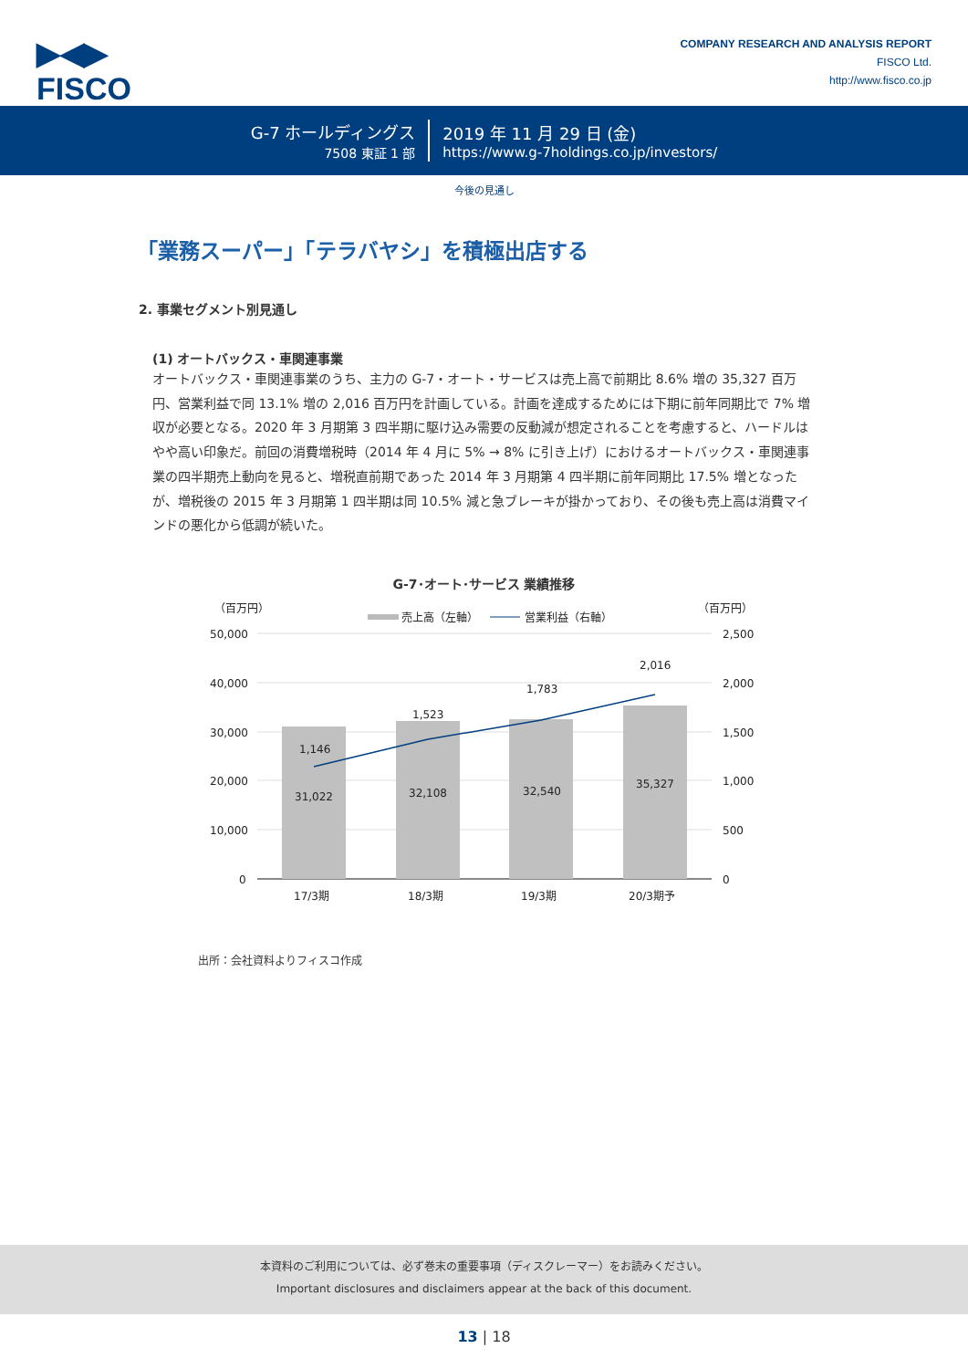▶◀▶
FISCO
COMPANY RESEARCH AND ANALYSIS REPORT
FISCO Ltd.
http://www.fisco.co.jp
G-7 ホールディングス
7508 東証 1 部
2019 年 11 月 29 日 (金)
https://www.g-7holdings.co.jp/investors/
今後の見通し
「業務スーパー」「テラバヤシ」を積極出店する
2. 事業セグメント別見通し
(1) オートバックス・車関連事業
オートバックス・車関連事業のうち、主力の G-7・オート・サービスは売上高で前期比 8.6% 増の 35,327 百万円、営業利益で同 13.1% 増の 2,016 百万円を計画している。計画を達成するためには下期に前年同期比で 7% 増収が必要となる。2020 年 3 月期第 3 四半期に駆け込み需要の反動減が想定されることを考慮すると、ハードルはやや高い印象だ。前回の消費増税時（2014 年 4 月に 5% → 8% に引き上げ）におけるオートバックス・車関連事業の四半期売上動向を見ると、増税直前期であった 2014 年 3 月期第 4 四半期に前年同期比 17.5% 増となったが、増税後の 2015 年 3 月期第 1 四半期は同 10.5% 減と急ブレーキが掛かっており、その後も売上高は消費マインドの悪化から低調が続いた。
G-7･オート･サービス 業績推移
（百万円）
（百万円）
売上高（左軸）
営業利益（右軸）
50,000
40,000
30,000
20,000
10,000
0
2,500
2,000
1,500
1,000
500
0
31,022
32,108
32,540
35,327
1,146
1,523
1,783
2,016
17/3期
18/3期
19/3期
20/3期予
出所：会社資料よりフィスコ作成
本資料のご利用については、必ず巻末の重要事項（ディスクレーマー）をお読みください。
Important disclosures and disclaimers appear at the back of this document.
13 | 18